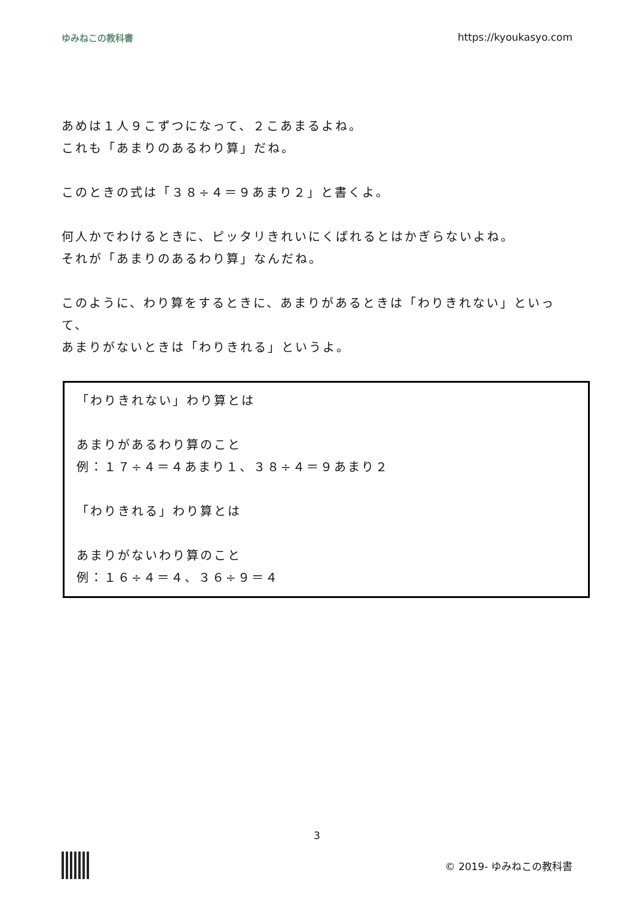ゆみねこの教科書 https://kyoukasyo.com
あめは１人９こずつになって、２こあまるよね。
これも「あまりのあるわり算」だね。
このときの式は「３８÷４＝９あまり２」と書くよ。
何人かでわけるときに、ピッタリきれいにくばれるとはかぎらないよね。
それが「あまりのあるわり算」なんだね。
このように、わり算をするときに、あまりがあるときは「わりきれない」といって、
あまりがないときは「わりきれる」というよ。
「わりきれない」わり算とは
あまりがあるわり算のこと
例：１７÷４＝４あまり１、３８÷４＝９あまり２
「わりきれる」わり算とは
あまりがないわり算のこと
例：１６÷４＝４、３６÷９＝４
3
© 2019- ゆみねこの教科書